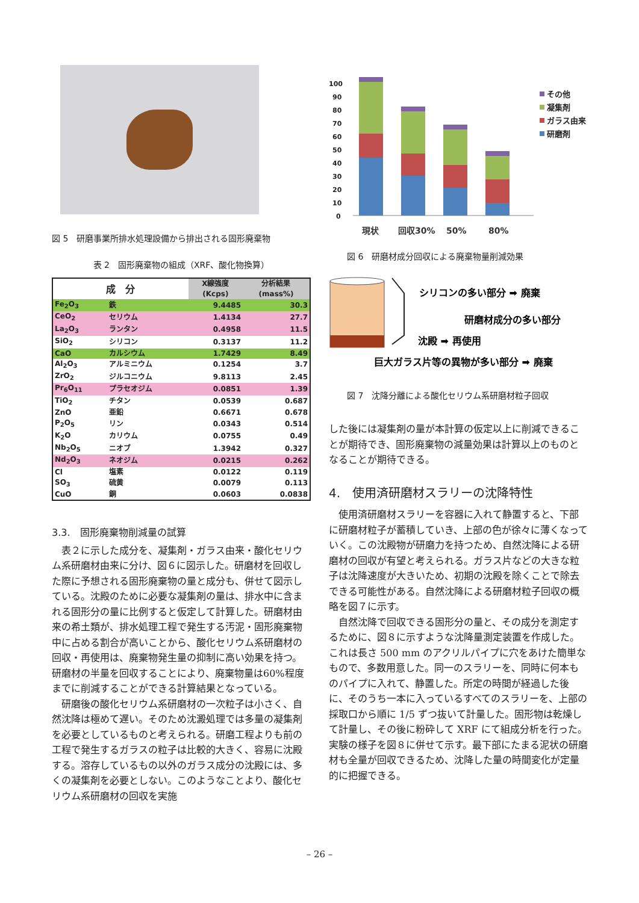図 5　研磨事業所排水処理設備から排出される固形廃棄物
表 2　固形廃棄物の組成（XRF、酸化物換算）
| 成 分 | | X線強度 | 分析結果 |
| --- | --- | --- | --- |
| | | (Kcps) | (mass%) |
| Fe<sub>2</sub>O<sub>3</sub> | 鉄 | 9.4485 | 30.3 |
| CeO<sub>2</sub> | セリウム | 1.4134 | 27.7 |
| La<sub>2</sub>O<sub>3</sub> | ランタン | 0.4958 | 11.5 |
| SiO<sub>2</sub> | シリコン | 0.3137 | 11.2 |
| CaO | カルシウム | 1.7429 | 8.49 |
| Al<sub>2</sub>O<sub>3</sub> | アルミニウム | 0.1254 | 3.7 |
| ZrO<sub>2</sub> | ジルコニウム | 9.8113 | 2.45 |
| Pr<sub>6</sub>O<sub>11</sub> | プラセオジム | 0.0851 | 1.39 |
| TiO<sub>2</sub> | チタン | 0.0539 | 0.687 |
| ZnO | 亜鉛 | 0.6671 | 0.678 |
| P<sub>2</sub>O<sub>5</sub> | リン | 0.0343 | 0.514 |
| K<sub>2</sub>O | カリウム | 0.0755 | 0.49 |
| Nb<sub>2</sub>O<sub>5</sub> | ニオブ | 1.3942 | 0.327 |
| Nd<sub>2</sub>O<sub>3</sub> | ネオジム | 0.0215 | 0.262 |
| Cl | 塩素 | 0.0122 | 0.119 |
| SO<sub>3</sub> | 硫黄 | 0.0079 | 0.113 |
| CuO | 銅 | 0.0603 | 0.0838 |
3.3.　固形廃棄物削減量の試算
表２に示した成分を、凝集剤・ガラス由来・酸化セリウム系研磨材由来に分け、図６に図示した。研磨材を回収した際に予想される固形廃棄物の量と成分も、併せて図示している。沈殿のために必要な凝集剤の量は、排水中に含まれる固形分の量に比例すると仮定して計算した。研磨材由来の希土類が、排水処理工程で発生する汚泥・固形廃棄物中に占める割合が高いことから、酸化セリウム系研磨材の回収・再使用は、廃棄物発生量の抑制に高い効果を持つ。研磨材の半量を回収することにより、廃棄物量は60%程度までに削減することができる計算結果となっている。
研磨後の酸化セリウム系研磨材の一次粒子は小さく、自然沈降は極めて遅い。そのため沈澱処理では多量の凝集剤を必要としているものと考えられる。研磨工程よりも前の工程で発生するガラスの粒子は比較的大きく、容易に沈殿する。溶存しているもの以外のガラス成分の沈殿には、多くの凝集剤を必要としない。このようなことより、酸化セリウム系研磨材の回収を実施
100
90
80
70
60
50
40
30
20
10
0
現状
回収30%
50%
80%
その他
凝集剤
ガラス由来
研磨剤
図 6　研磨材成分回収による廃棄物量削減効果
シリコンの多い部分 ➡ 廃棄
研磨材成分の多い部分
沈殿 ➡ 再使用
巨大ガラス片等の異物が多い部分 ➡ 廃棄
図 7　沈降分離による酸化セリウム系研磨材粒子回収
した後には凝集剤の量が本計算の仮定以上に削減できることが期待でき、固形廃棄物の減量効果は計算以上のものとなることが期待できる。
4.　使用済研磨材スラリーの沈降特性
使用済研磨材スラリーを容器に入れて静置すると、下部に研磨材粒子が蓄積していき、上部の色が徐々に薄くなっていく。この沈殿物が研磨力を持つため、自然沈降による研磨材の回収が有望と考えられる。ガラス片などの大きな粒子は沈降速度が大きいため、初期の沈殿を除くことで除去できる可能性がある。自然沈降による研磨材粒子回収の概略を図７に示す。
自然沈降で回収できる固形分の量と、その成分を測定するために、図８に示すような沈降量測定装置を作成した。これは長さ 500 mm のアクリルパイプに穴をあけた簡単なもので、多数用意した。同一のスラリーを、同時に何本ものパイプに入れて、静置した。所定の時間が経過した後に、そのうち一本に入っているすべてのスラリーを、上部の採取口から順に 1/5 ずつ抜いて計量した。固形物は乾燥して計量し、その後に粉砕して XRF にて組成分析を行った。実験の様子を図８に併せて示す。最下部にたまる泥状の研磨材も全量が回収できるため、沈降した量の時間変化が定量的に把握できる。
– 26 –